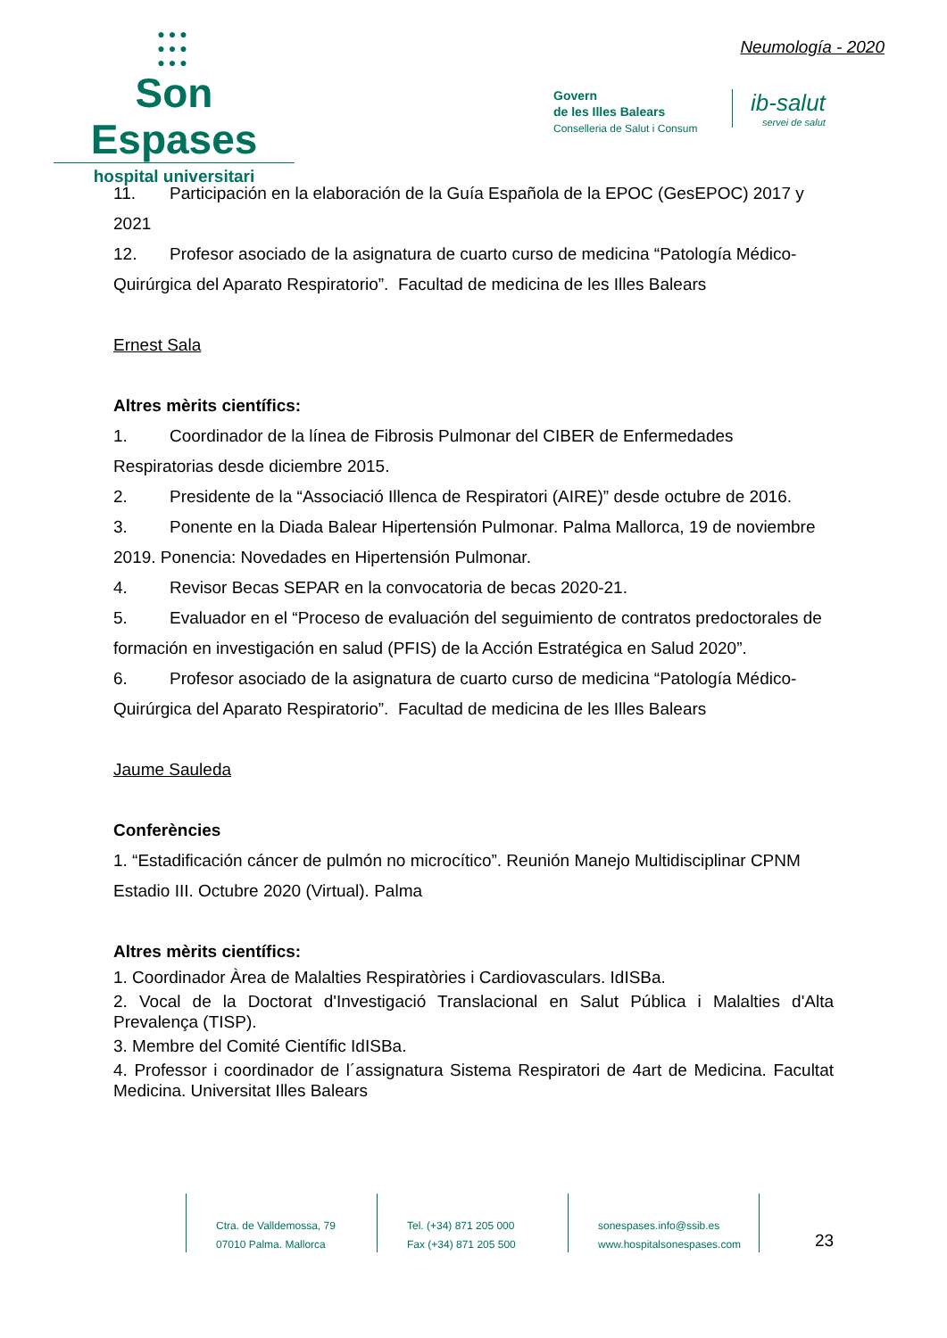●●●
●●●
●●●
Son Espases
hospital universitari
Neumología - 2020
Govern
de les Illes Balears
Conselleria de Salut i Consum
ib-salut
servei de salut
11. Participación en la elaboración de la Guía Española de la EPOC (GesEPOC) 2017 y 2021
12. Profesor asociado de la asignatura de cuarto curso de medicina “Patología Médico-Quirúrgica del Aparato Respiratorio”. Facultad de medicina de les Illes Balears
Ernest Sala
Altres mèrits científics:
1. Coordinador de la línea de Fibrosis Pulmonar del CIBER de Enfermedades Respiratorias desde diciembre 2015.
2. Presidente de la “Associació Illenca de Respiratori (AIRE)” desde octubre de 2016.
3. Ponente en la Diada Balear Hipertensión Pulmonar. Palma Mallorca, 19 de noviembre 2019. Ponencia: Novedades en Hipertensión Pulmonar.
4. Revisor Becas SEPAR en la convocatoria de becas 2020-21.
5. Evaluador en el “Proceso de evaluación del seguimiento de contratos predoctorales de formación en investigación en salud (PFIS) de la Acción Estratégica en Salud 2020”.
6. Profesor asociado de la asignatura de cuarto curso de medicina “Patología Médico-Quirúrgica del Aparato Respiratorio”. Facultad de medicina de les Illes Balears
Jaume Sauleda
Conferències
1. “Estadificación cáncer de pulmón no microcítico”. Reunión Manejo Multidisciplinar CPNM Estadio III. Octubre 2020 (Virtual). Palma
Altres mèrits científics:
1. Coordinador Àrea de Malalties Respiratòries i Cardiovasculars. IdISBa.
2. Vocal de la Doctorat d'Investigació Translacional en Salut Pública i Malalties d'Alta Prevalença (TISP).
3. Membre del Comité Científic IdISBa.
4. Professor i coordinador de l´assignatura Sistema Respiratori de 4art de Medicina. Facultat Medicina. Universitat Illes Balears
Ctra. de Valldemossa, 79
07010 Palma. Mallorca
Tel. (+34) 871 205 000
Fax (+34) 871 205 500
sonespases.info@ssib.es
www.hospitalsonespases.com
23